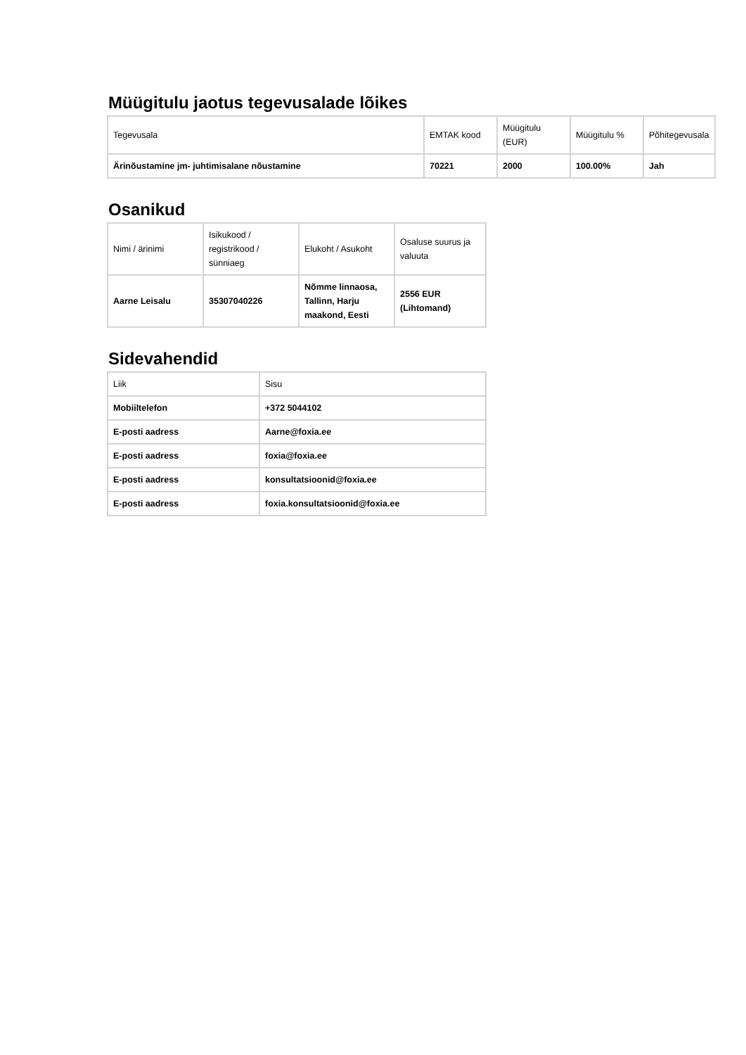Müügitulu jaotus tegevusalade lõikes
| Tegevusala | EMTAK kood | Müügitulu (EUR) | Müügitulu % | Põhitegevusala |
| Ärinõustamine jm- juhtimisalane nõustamine | 70221 | 2000 | 100.00% | Jah |
Osanikud
| Nimi / ärinimi | Isikukood / registrikood / sünniaeg | Elukoht / Asukoht | Osaluse suurus ja valuuta |
| Aarne Leisalu | 35307040226 | Nõmme linnaosa, Tallinn, Harju maakond, Eesti | 2556 EUR (Lihtomand) |
Sidevahendid
| Liik | Sisu |
| Mobiiltelefon | +372 5044102 |
| E-posti aadress | Aarne@foxia.ee |
| E-posti aadress | foxia@foxia.ee |
| E-posti aadress | konsultatsioonid@foxia.ee |
| E-posti aadress | foxia.konsultatsioonid@foxia.ee |